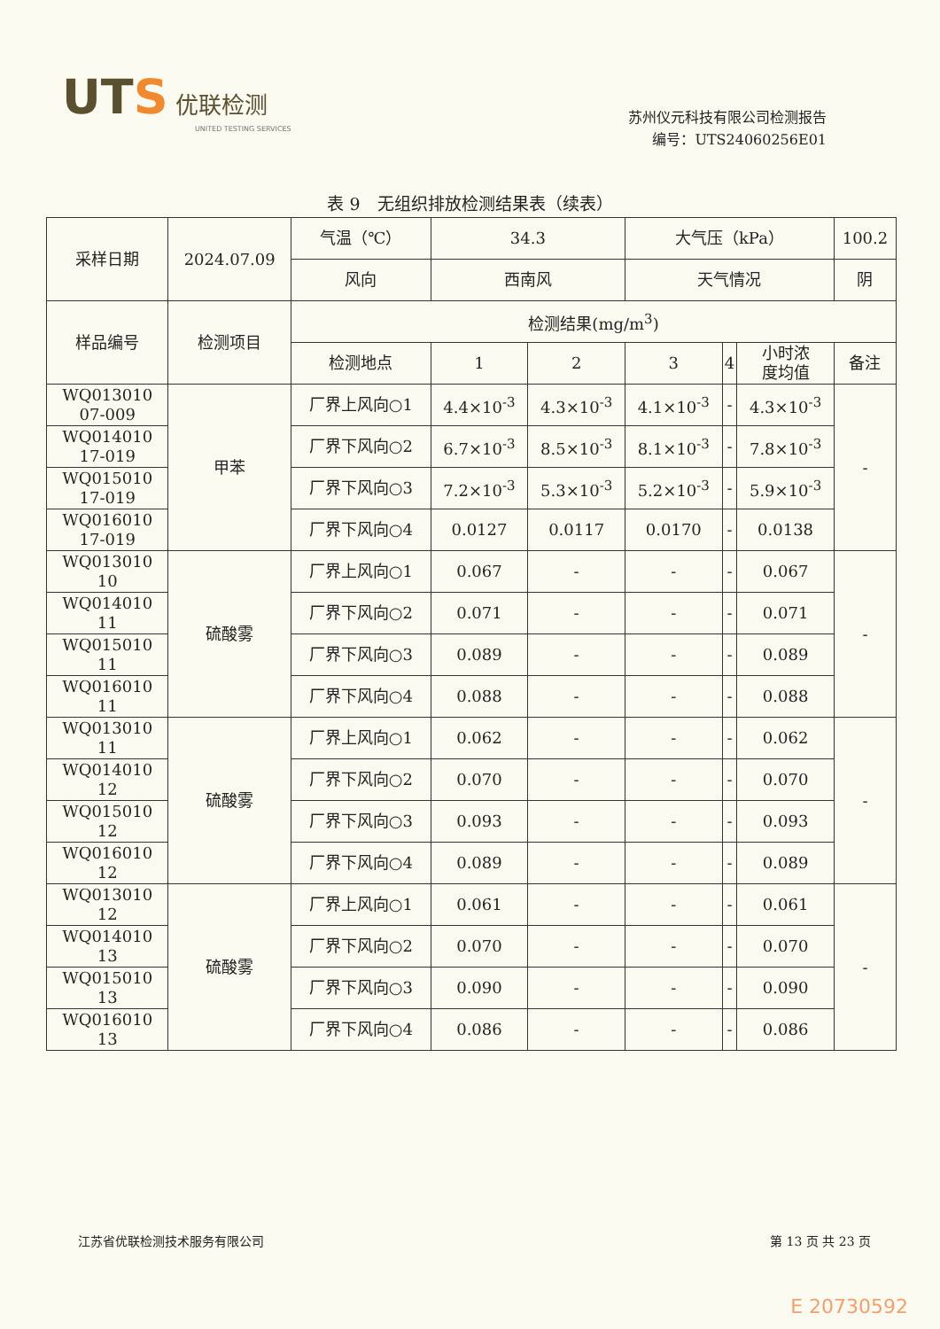UTS 优联检测
UNITED TESTING SERVICES
苏州仪元科技有限公司检测报告
编号：UTS24060256E01
表 9　无组织排放检测结果表（续表）
| 采样日期 | 2024.07.09 | 气温（℃） | 34.3 | | 大气压（kPa） | | | 100.2 |
| | | 风向 | 西南风 | | 天气情况 | | | 阴 |
| 样品编号 | 检测项目 | 检测结果(mg/m<sup>3</sup>) | | | | | | |
| | | 检测地点 | 1 | 2 | 3 | 4 | 小时浓 度均值 | 备注 |
| WQ013010 07-009 | 甲苯 | 厂界上风向○1 | 4.4×10<sup>-3</sup> | 4.3×10<sup>-3</sup> | 4.1×10<sup>-3</sup> | - | 4.3×10<sup>-3</sup> | - |
| WQ014010 17-019 | | 厂界下风向○2 | 6.7×10<sup>-3</sup> | 8.5×10<sup>-3</sup> | 8.1×10<sup>-3</sup> | - | 7.8×10<sup>-3</sup> | |
| WQ015010 17-019 | | 厂界下风向○3 | 7.2×10<sup>-3</sup> | 5.3×10<sup>-3</sup> | 5.2×10<sup>-3</sup> | - | 5.9×10<sup>-3</sup> | |
| WQ016010 17-019 | | 厂界下风向○4 | 0.0127 | 0.0117 | 0.0170 | - | 0.0138 | |
| WQ013010 10 | 硫酸雾 | 厂界上风向○1 | 0.067 | - | - | - | 0.067 | - |
| WQ014010 11 | | 厂界下风向○2 | 0.071 | - | - | - | 0.071 | |
| WQ015010 11 | | 厂界下风向○3 | 0.089 | - | - | - | 0.089 | |
| WQ016010 11 | | 厂界下风向○4 | 0.088 | - | - | - | 0.088 | |
| WQ013010 11 | 硫酸雾 | 厂界上风向○1 | 0.062 | - | - | - | 0.062 | - |
| WQ014010 12 | | 厂界下风向○2 | 0.070 | - | - | - | 0.070 | |
| WQ015010 12 | | 厂界下风向○3 | 0.093 | - | - | - | 0.093 | |
| WQ016010 12 | | 厂界下风向○4 | 0.089 | - | - | - | 0.089 | |
| WQ013010 12 | 硫酸雾 | 厂界上风向○1 | 0.061 | - | - | - | 0.061 | - |
| WQ014010 13 | | 厂界下风向○2 | 0.070 | - | - | - | 0.070 | |
| WQ015010 13 | | 厂界下风向○3 | 0.090 | - | - | - | 0.090 | |
| WQ016010 13 | | 厂界下风向○4 | 0.086 | - | - | - | 0.086 | |
江苏省优联检测技术服务有限公司 第 13 页 共 23 页
E 20730592